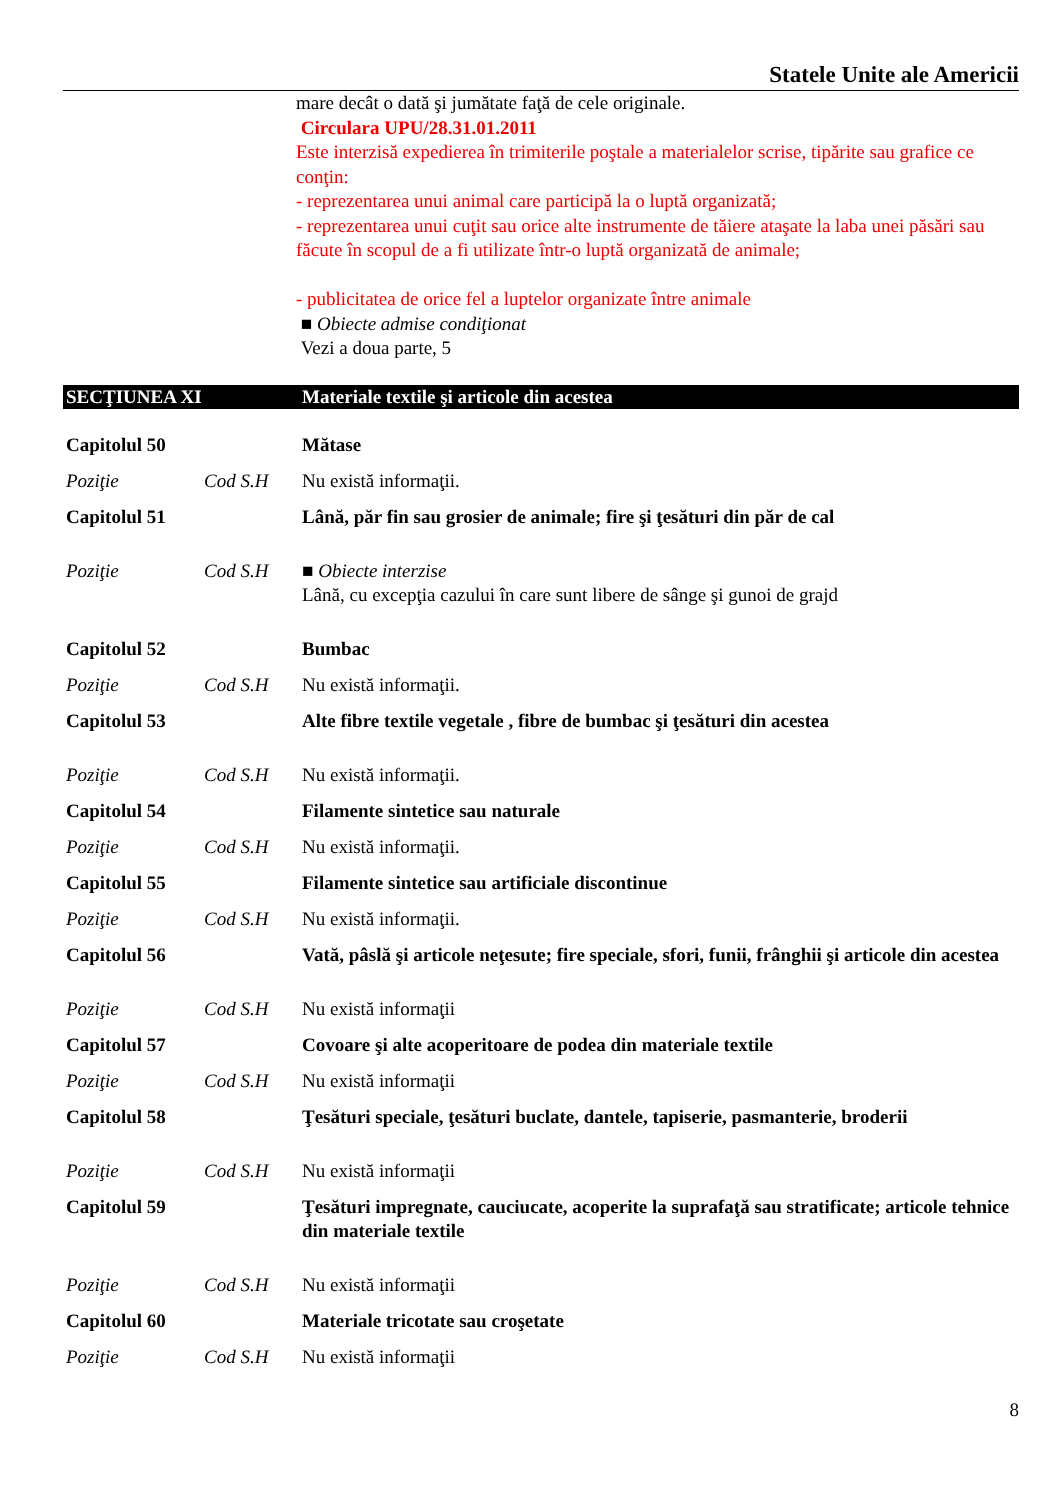Statele Unite ale Americii
mare decât o dată şi jumătate faţă de cele originale.
Circulara UPU/28.31.01.2011
Este interzisă expedierea în trimiterile poştale a materialelor scrise, tipărite sau grafice ce conţin:
- reprezentarea unui animal care participă la o luptă organizată;
- reprezentarea unui cuţit sau orice alte instrumente de tăiere ataşate la laba unei păsări sau făcute în scopul de a fi utilizate într-o luptă organizată de animale;
- publicitatea de orice fel a luptelor organizate între animale
■ Obiecte admise condiţionat
Vezi a doua parte, 5
| SECŢIUNEA XI | | Materiale textile şi articole din acestea |
| Capitolul 50 | | Mătase |
| Poziţie | Cod S.H | Nu există informaţii. |
| Capitolul 51 | | Lână, păr fin sau grosier de animale; fire şi ţesături din păr de cal |
| Poziţie | Cod S.H | ■ Obiecte interzise Lână, cu excepţia cazului în care sunt libere de sânge şi gunoi de grajd |
| Capitolul 52 | | Bumbac |
| Poziţie | Cod S.H | Nu există informaţii. |
| Capitolul 53 | | Alte fibre textile vegetale , fibre de bumbac şi ţesături din acestea |
| Poziţie | Cod S.H | Nu există informaţii. |
| Capitolul 54 | | Filamente sintetice sau naturale |
| Poziţie | Cod S.H | Nu există informaţii. |
| Capitolul 55 | | Filamente sintetice sau artificiale discontinue |
| Poziţie | Cod S.H | Nu există informaţii. |
| Capitolul 56 | | Vată, pâslă şi articole neţesute; fire speciale, sfori, funii, frânghii şi articole din acestea |
| Poziţie | Cod S.H | Nu există informaţii |
| Capitolul 57 | | Covoare şi alte acoperitoare de podea din materiale textile |
| Poziţie | Cod S.H | Nu există informaţii |
| Capitolul 58 | | Ţesături speciale, ţesături buclate, dantele, tapiserie, pasmanterie, broderii |
| Poziţie | Cod S.H | Nu există informaţii |
| Capitolul 59 | | Ţesături impregnate, cauciucate, acoperite la suprafaţă sau stratificate; articole tehnice din materiale textile |
| Poziţie | Cod S.H | Nu există informaţii |
| Capitolul 60 | | Materiale tricotate sau croşetate |
| Poziţie | Cod S.H | Nu există informaţii |
8